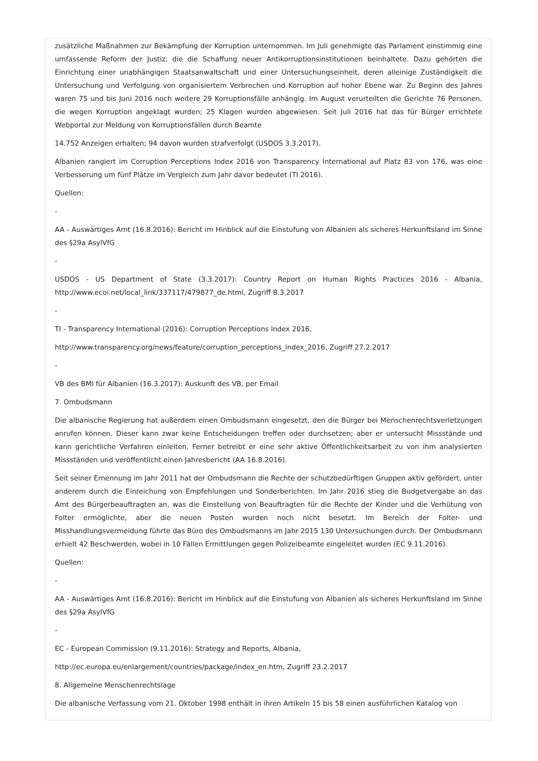zusätzliche Maßnahmen zur Bekämpfung der Korruption unternommen. Im Juli genehmigte das Parlament einstimmig eine umfassende Reform der Justiz, die die Schaffung neuer Antikorruptionsinstitutionen beinhaltete. Dazu gehörten die Einrichtung einer unabhängigen Staatsanwaltschaft und einer Untersuchungseinheit, deren alleinige Zuständigkeit die Untersuchung und Verfolgung von organisiertem Verbrechen und Korruption auf hoher Ebene war. Zu Beginn des Jahres waren 75 und bis Juni 2016 noch weitere 29 Korruptionsfälle anhängig. Im August verurteilten die Gerichte 76 Personen, die wegen Korruption angeklagt wurden; 25 Klagen wurden abgewiesen. Seit Juli 2016 hat das für Bürger errichtete Webportal zur Meldung von Korruptionsfällen durch Beamte
14.752 Anzeigen erhalten; 94 davon wurden strafverfolgt (USDOS 3.3.2017).
Albanien rangiert im Corruption Perceptions Index 2016 von Transparency International auf Platz 83 von 176, was eine Verbesserung um fünf Plätze im Vergleich zum Jahr davor bedeutet (TI 2016).
Quellen:
-
AA - Auswärtiges Amt (16.8.2016): Bericht im Hinblick auf die Einstufung von Albanien als sicheres Herkunftsland im Sinne des §29a AsylVfG
-
USDOS - US Department of State (3.3.2017): Country Report on Human Rights Practices 2016 - Albania, http://www.ecoi.net/local_link/337117/479877_de.html, Zugriff 8.3.2017
-
TI - Transparency International (2016): Corruption Perceptions Index 2016,
http://www.transparency.org/news/feature/corruption_perceptions_index_2016, Zugriff 27.2.2017
-
VB des BMI für Albanien (16.3.2017): Auskunft des VB, per Email
7. Ombudsmann
Die albanische Regierung hat außerdem einen Ombudsmann eingesetzt, den die Bürger bei Menschenrechtsverletzungen anrufen können. Dieser kann zwar keine Entscheidungen treffen oder durchsetzen; aber er untersucht Missstände und kann gerichtliche Verfahren einleiten. Ferner betreibt er eine sehr aktive Öffentlichkeitsarbeit zu von ihm analysierten Missständen und veröffentlicht einen Jahresbericht (AA 16.8.2016).
Seit seiner Ernennung im Jahr 2011 hat der Ombudsmann die Rechte der schutzbedürftigen Gruppen aktiv gefördert, unter anderem durch die Einreichung von Empfehlungen und Sonderberichten. Im Jahr 2016 stieg die Budgetvergabe an das Amt des Bürgerbeauftragten an, was die Einstellung von Beauftragten für die Rechte der Kinder und die Verhütung von Folter ermöglichte, aber die neuen Posten wurden noch nicht besetzt. Im Bereich der Folter- und Misshandlungsvermeidung führte das Büro des Ombudsmanns im Jahr 2015 130 Untersuchungen durch. Der Ombudsmann erhielt 42 Beschwerden, wobei in 10 Fällen Ermittlungen gegen Polizeibeamte eingeleitet wurden (EC 9.11.2016).
Quellen:
-
AA - Auswärtiges Amt (16.8.2016): Bericht im Hinblick auf die Einstufung von Albanien als sicheres Herkunftsland im Sinne des §29a AsylVfG
-
EC - European Commission (9.11.2016): Strategy and Reports, Albania,
http://ec.europa.eu/enlargement/countries/package/index_en.htm, Zugriff 23.2.2017
8. Allgemeine Menschenrechtslage
Die albanische Verfassung vom 21. Oktober 1998 enthält in ihren Artikeln 15 bis 58 einen ausführlichen Katalog von